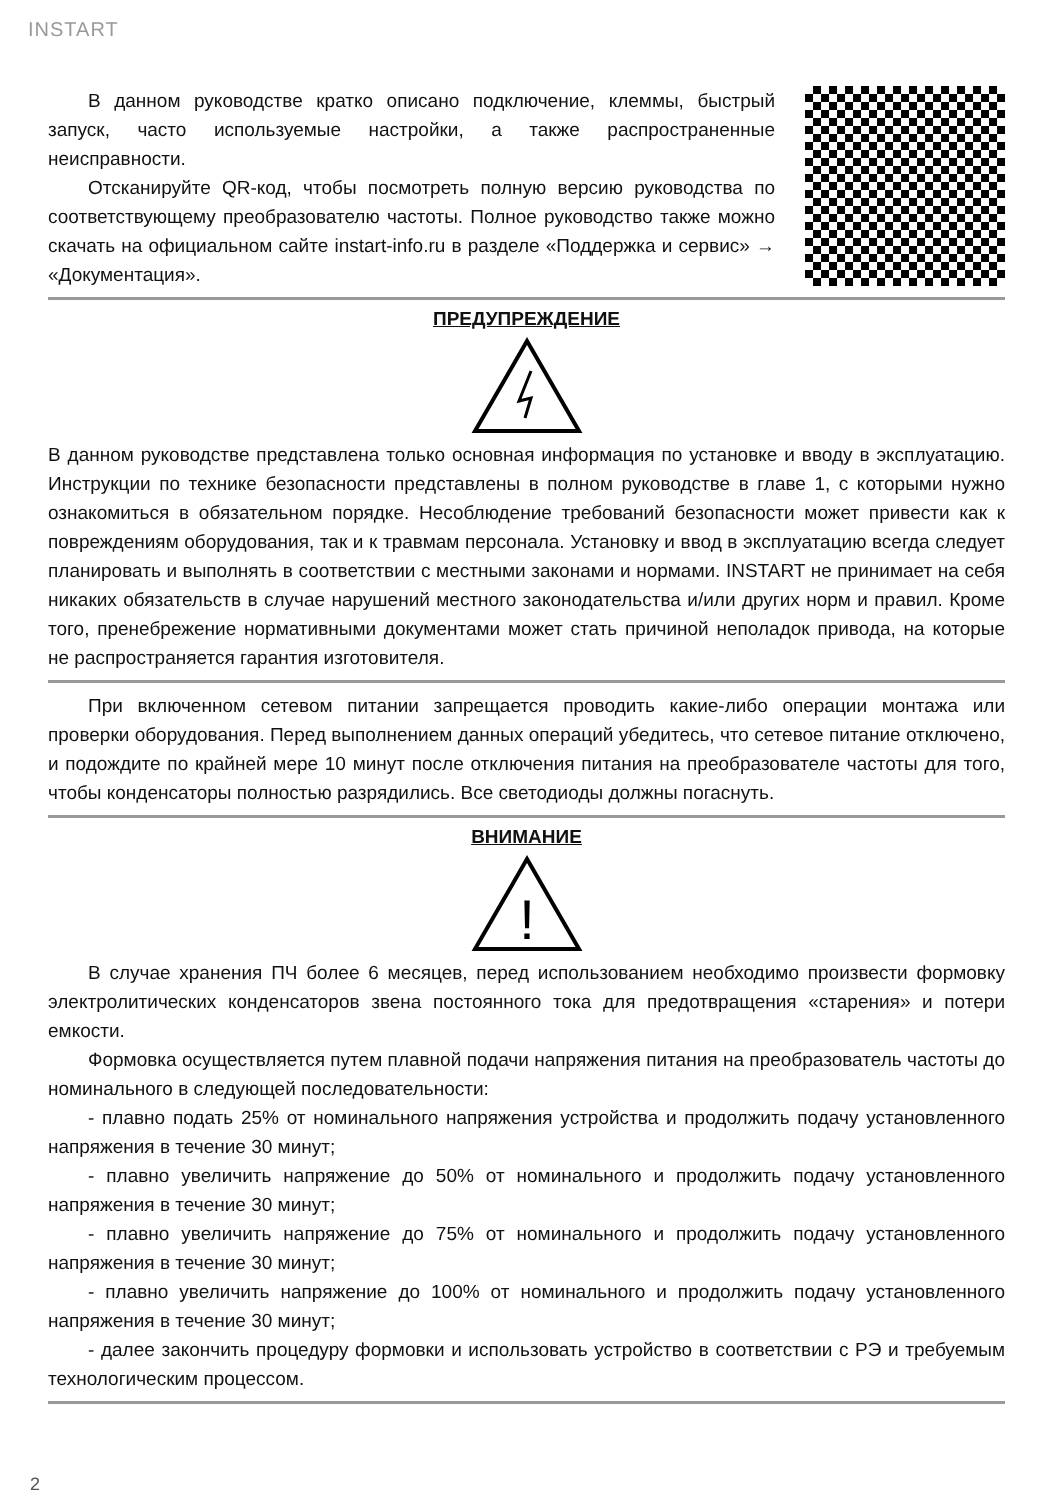INSTART
В данном руководстве кратко описано подключение, клеммы, быстрый запуск, часто используемые настройки, а также распространенные неисправности.
Отсканируйте QR-код, чтобы посмотреть полную версию руководства по соответствующему преобразователю частоты. Полное руководство также можно скачать на официальном сайте instart-info.ru в разделе «Поддержка и сервис» → «Документация».
ПРЕДУПРЕЖДЕНИЕ
В данном руководстве представлена только основная информация по установке и вводу в эксплуатацию. Инструкции по технике безопасности представлены в полном руководстве в главе 1, с которыми нужно ознакомиться в обязательном порядке. Несоблюдение требований безопасности может привести как к повреждениям оборудования, так и к травмам персонала. Установку и ввод в эксплуатацию всегда следует планировать и выполнять в соответствии с местными законами и нормами. INSTART не принимает на себя никаких обязательств в случае нарушений местного законодательства и/или других норм и правил. Кроме того, пренебрежение нормативными документами может стать причиной неполадок привода, на которые не распространяется гарантия изготовителя.
При включенном сетевом питании запрещается проводить какие-либо операции монтажа или проверки оборудования. Перед выполнением данных операций убедитесь, что сетевое питание отключено, и подождите по крайней мере 10 минут после отключения питания на преобразователе частоты для того, чтобы конденсаторы полностью разрядились. Все светодиоды должны погаснуть.
ВНИМАНИЕ
!
В случае хранения ПЧ более 6 месяцев, перед использованием необходимо произвести формовку электролитических конденсаторов звена постоянного тока для предотвращения «старения» и потери емкости.
Формовка осуществляется путем плавной подачи напряжения питания на преобразователь частоты до номинального в следующей последовательности:
- плавно подать 25% от номинального напряжения устройства и продолжить подачу установленного напряжения в течение 30 минут;
- плавно увеличить напряжение до 50% от номинального и продолжить подачу установленного напряжения в течение 30 минут;
- плавно увеличить напряжение до 75% от номинального и продолжить подачу установленного напряжения в течение 30 минут;
- плавно увеличить напряжение до 100% от номинального и продолжить подачу установленного напряжения в течение 30 минут;
- далее закончить процедуру формовки и использовать устройство в соответствии с РЭ и требуемым технологическим процессом.
2